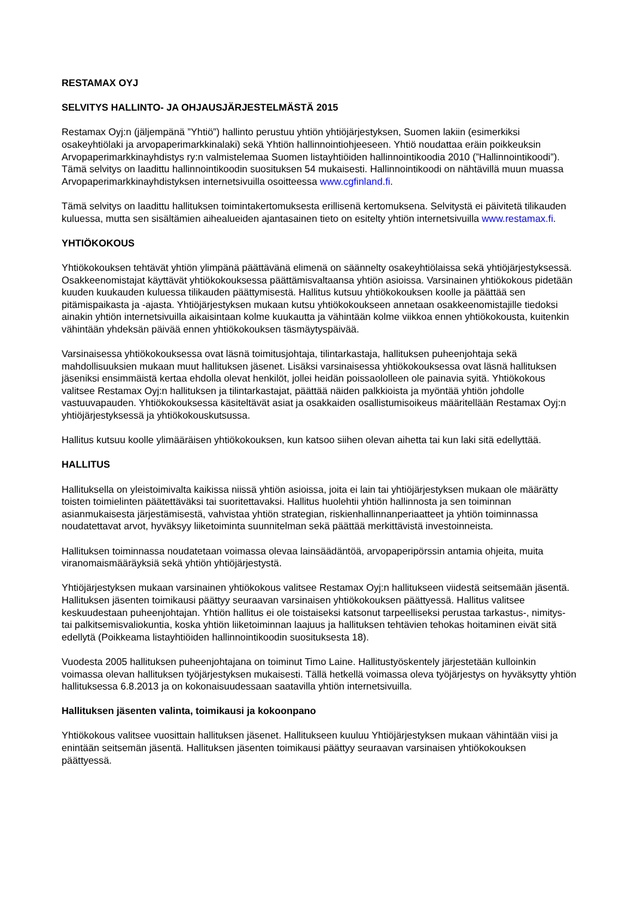RESTAMAX OYJ
SELVITYS HALLINTO- JA OHJAUSJÄRJESTELMÄSTÄ 2015
Restamax Oyj:n (jäljempänä ”Yhtiö”) hallinto perustuu yhtiön yhtiöjärjestyksen, Suomen lakiin (esimerkiksi osakeyhtiölaki ja arvopaperimarkkinalaki) sekä Yhtiön hallinnointiohjeeseen. Yhtiö noudattaa eräin poikkeuksin Arvopaperimarkkinayhdistys ry:n valmistelemaa Suomen listayhtiöiden hallinnointikoodia 2010 (”Hallinnointikoodi”). Tämä selvitys on laadittu hallinnointikoodin suosituksen 54 mukaisesti. Hallinnointikoodi on nähtävillä muun muassa Arvopaperimarkkinayhdistyksen internetsivuilla osoitteessa www.cgfinland.fi.
Tämä selvitys on laadittu hallituksen toimintakertomuksesta erillisenä kertomuksena. Selvitystä ei päivitetä tilikauden kuluessa, mutta sen sisältämien aihealueiden ajantasainen tieto on esitelty yhtiön internetsivuilla www.restamax.fi.
YHTIÖKOKOUS
Yhtiökokouksen tehtävät yhtiön ylimpänä päättävänä elimenä on säännelty osakeyhtiölaissa sekä yhtiöjärjestyksessä. Osakkeenomistajat käyttävät yhtiökokouksessa päättämisvaltaansa yhtiön asioissa. Varsinainen yhtiökokous pidetään kuuden kuukauden kuluessa tilikauden päättymisestä. Hallitus kutsuu yhtiökokouksen koolle ja päättää sen pitämispaikasta ja -ajasta. Yhtiöjärjestyksen mukaan kutsu yhtiökokoukseen annetaan osakkeenomistajille tiedoksi ainakin yhtiön internetsivuilla aikaisintaan kolme kuukautta ja vähintään kolme viikkoa ennen yhtiökokousta, kuitenkin vähintään yhdeksän päivää ennen yhtiökokouksen täsmäytyspäivää.
Varsinaisessa yhtiökokouksessa ovat läsnä toimitusjohtaja, tilintarkastaja, hallituksen puheenjohtaja sekä mahdollisuuksien mukaan muut hallituksen jäsenet. Lisäksi varsinaisessa yhtiökokouksessa ovat läsnä hallituksen jäseniksi ensimmäistä kertaa ehdolla olevat henkilöt, jollei heidän poissaololleen ole painavia syitä. Yhtiökokous valitsee Restamax Oyj:n hallituksen ja tilintarkastajat, päättää näiden palkkioista ja myöntää yhtiön johdolle vastuuvapauden. Yhtiökokouksessa käsiteltävät asiat ja osakkaiden osallistumisoikeus määritellään Restamax Oyj:n yhtiöjärjestyksessä ja yhtiökokouskutsussa.
Hallitus kutsuu koolle ylimääräisen yhtiökokouksen, kun katsoo siihen olevan aihetta tai kun laki sitä edellyttää.
HALLITUS
Hallituksella on yleistoimivalta kaikissa niissä yhtiön asioissa, joita ei lain tai yhtiöjärjestyksen mukaan ole määrätty toisten toimielinten päätettäväksi tai suoritettavaksi. Hallitus huolehtii yhtiön hallinnosta ja sen toiminnan asianmukaisesta järjestämisestä, vahvistaa yhtiön strategian, riskienhallinnanperiaatteet ja yhtiön toiminnassa noudatettavat arvot, hyväksyy liiketoiminta suunnitelman sekä päättää merkittävistä investoinneista.
Hallituksen toiminnassa noudatetaan voimassa olevaa lainsäädäntöä, arvopaperipörssin antamia ohjeita, muita viranomaismääräyksiä sekä yhtiön yhtiöjärjestystä.
Yhtiöjärjestyksen mukaan varsinainen yhtiökokous valitsee Restamax Oyj:n hallitukseen viidestä seitsemään jäsentä. Hallituksen jäsenten toimikausi päättyy seuraavan varsinaisen yhtiökokouksen päättyessä. Hallitus valitsee keskuudestaan puheenjohtajan. Yhtiön hallitus ei ole toistaiseksi katsonut tarpeelliseksi perustaa tarkastus-, nimitys- tai palkitsemisvaliokuntia, koska yhtiön liiketoiminnan laajuus ja hallituksen tehtävien tehokas hoitaminen eivät sitä edellytä (Poikkeama listayhtiöiden hallinnointikoodin suosituksesta 18).
Vuodesta 2005 hallituksen puheenjohtajana on toiminut Timo Laine. Hallitustyöskentely järjestetään kulloinkin voimassa olevan hallituksen työjärjestyksen mukaisesti. Tällä hetkellä voimassa oleva työjärjestys on hyväksytty yhtiön hallituksessa 6.8.2013 ja on kokonaisuudessaan saatavilla yhtiön internetsivuilla.
Hallituksen jäsenten valinta, toimikausi ja kokoonpano
Yhtiökokous valitsee vuosittain hallituksen jäsenet. Hallitukseen kuuluu Yhtiöjärjestyksen mukaan vähintään viisi ja enintään seitsemän jäsentä. Hallituksen jäsenten toimikausi päättyy seuraavan varsinaisen yhtiökokouksen päättyessä.